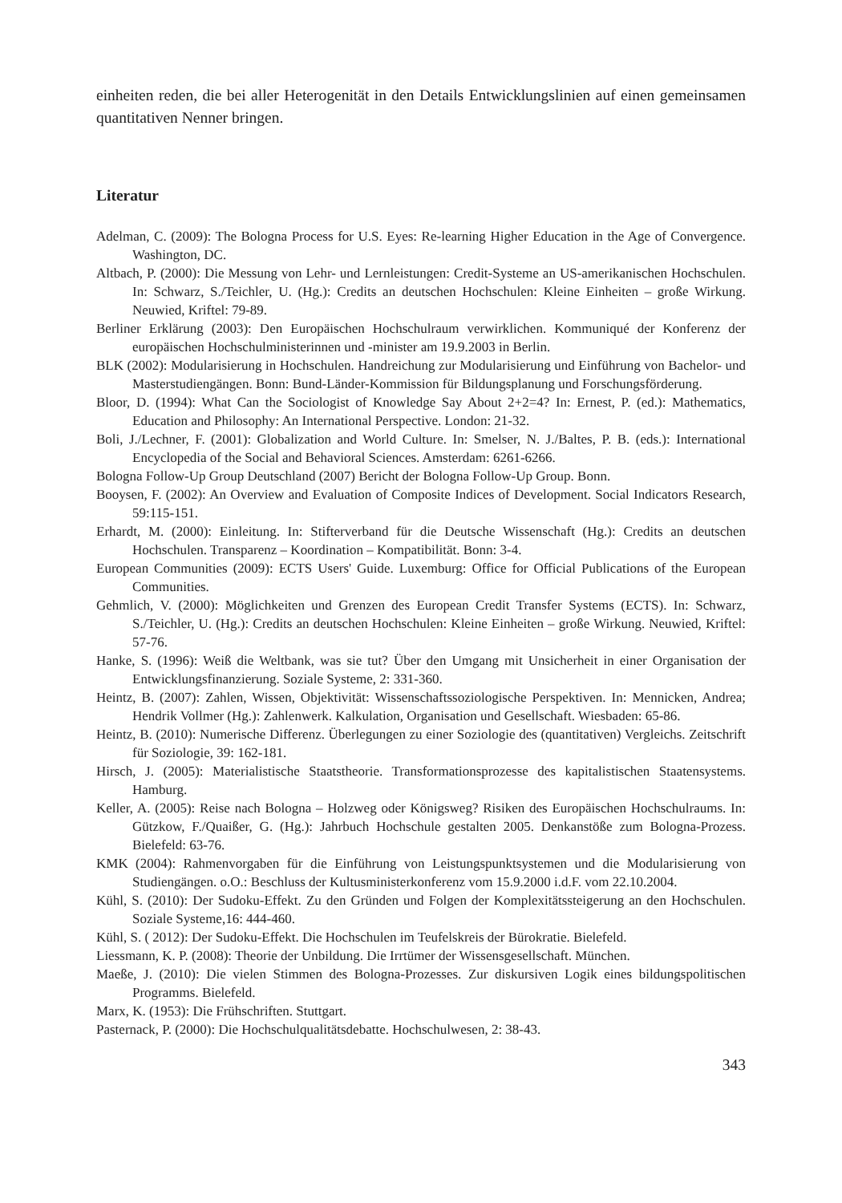einheiten reden, die bei aller Heterogenität in den Details Entwicklungslinien auf einen gemeinsamen quantitativen Nenner bringen.
Literatur
Adelman, C. (2009): The Bologna Process for U.S. Eyes: Re-learning Higher Education in the Age of Convergence. Washington, DC.
Altbach, P. (2000): Die Messung von Lehr- und Lernleistungen: Credit-Systeme an US-amerikanischen Hochschulen. In: Schwarz, S./Teichler, U. (Hg.): Credits an deutschen Hochschulen: Kleine Einheiten – große Wirkung. Neuwied, Kriftel: 79-89.
Berliner Erklärung (2003): Den Europäischen Hochschulraum verwirklichen. Kommuniqué der Konferenz der europäischen Hochschulministerinnen und -minister am 19.9.2003 in Berlin.
BLK (2002): Modularisierung in Hochschulen. Handreichung zur Modularisierung und Einführung von Bachelor- und Masterstudiengängen. Bonn: Bund-Länder-Kommission für Bildungsplanung und Forschungsförderung.
Bloor, D. (1994): What Can the Sociologist of Knowledge Say About 2+2=4? In: Ernest, P. (ed.): Mathematics, Education and Philosophy: An International Perspective. London: 21-32.
Boli, J./Lechner, F. (2001): Globalization and World Culture. In: Smelser, N. J./Baltes, P. B. (eds.): International Encyclopedia of the Social and Behavioral Sciences. Amsterdam: 6261-6266.
Bologna Follow-Up Group Deutschland (2007) Bericht der Bologna Follow-Up Group. Bonn.
Booysen, F. (2002): An Overview and Evaluation of Composite Indices of Development. Social Indicators Research, 59:115-151.
Erhardt, M. (2000): Einleitung. In: Stifterverband für die Deutsche Wissenschaft (Hg.): Credits an deutschen Hochschulen. Transparenz – Koordination – Kompatibilität. Bonn: 3-4.
European Communities (2009): ECTS Users' Guide. Luxemburg: Office for Official Publications of the European Communities.
Gehmlich, V. (2000): Möglichkeiten und Grenzen des European Credit Transfer Systems (ECTS). In: Schwarz, S./Teichler, U. (Hg.): Credits an deutschen Hochschulen: Kleine Einheiten – große Wirkung. Neuwied, Kriftel: 57-76.
Hanke, S. (1996): Weiß die Weltbank, was sie tut? Über den Umgang mit Unsicherheit in einer Organisation der Entwicklungsfinanzierung. Soziale Systeme, 2: 331-360.
Heintz, B. (2007): Zahlen, Wissen, Objektivität: Wissenschaftssoziologische Perspektiven. In: Mennicken, Andrea; Hendrik Vollmer (Hg.): Zahlenwerk. Kalkulation, Organisation und Gesellschaft. Wiesbaden: 65-86.
Heintz, B. (2010): Numerische Differenz. Überlegungen zu einer Soziologie des (quantitativen) Vergleichs. Zeitschrift für Soziologie, 39: 162-181.
Hirsch, J. (2005): Materialistische Staatstheorie. Transformationsprozesse des kapitalistischen Staatensystems. Hamburg.
Keller, A. (2005): Reise nach Bologna – Holzweg oder Königsweg? Risiken des Europäischen Hochschulraums. In: Gützkow, F./Quaißer, G. (Hg.): Jahrbuch Hochschule gestalten 2005. Denkanstöße zum Bologna-Prozess. Bielefeld: 63-76.
KMK (2004): Rahmenvorgaben für die Einführung von Leistungspunktsystemen und die Modularisierung von Studiengängen. o.O.: Beschluss der Kultusministerkonferenz vom 15.9.2000 i.d.F. vom 22.10.2004.
Kühl, S. (2010): Der Sudoku-Effekt. Zu den Gründen und Folgen der Komplexitätssteigerung an den Hochschulen. Soziale Systeme,16: 444-460.
Kühl, S. ( 2012): Der Sudoku-Effekt. Die Hochschulen im Teufelskreis der Bürokratie. Bielefeld.
Liessmann, K. P. (2008): Theorie der Unbildung. Die Irrtümer der Wissensgesellschaft. München.
Maeße, J. (2010): Die vielen Stimmen des Bologna-Prozesses. Zur diskursiven Logik eines bildungspolitischen Programms. Bielefeld.
Marx, K. (1953): Die Frühschriften. Stuttgart.
Pasternack, P. (2000): Die Hochschulqualitätsdebatte. Hochschulwesen, 2: 38-43.
343